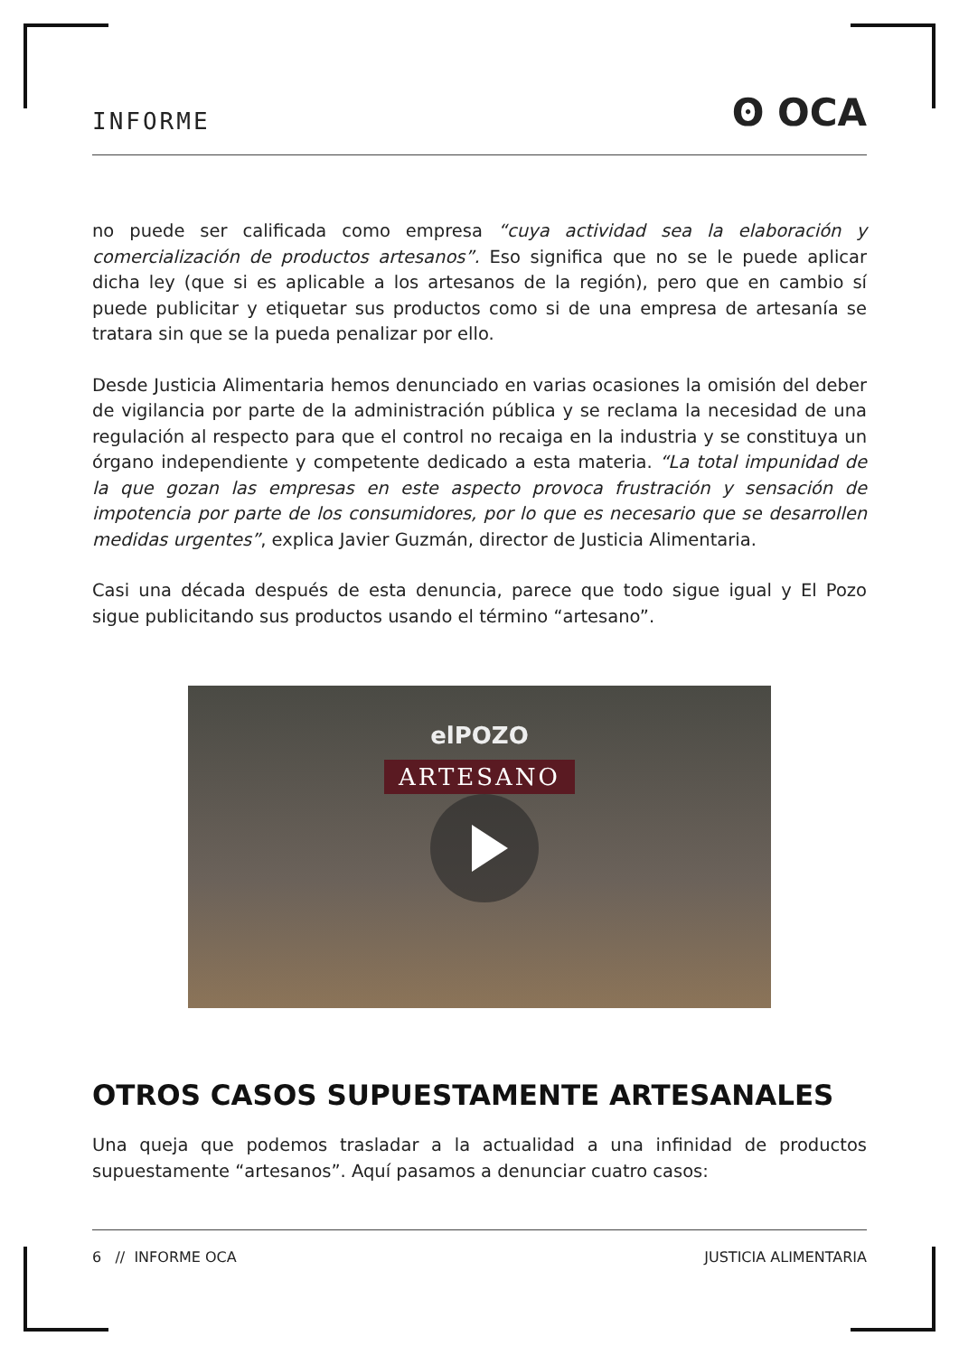INFORME ʘ OCA
no puede ser calificada como empresa “cuya actividad sea la elaboración y comercialización de productos artesanos”. Eso significa que no se le puede aplicar dicha ley (que si es aplicable a los artesanos de la región), pero que en cambio sí puede publicitar y etiquetar sus productos como si de una empresa de artesanía se tratara sin que se la pueda penalizar por ello.
Desde Justicia Alimentaria hemos denunciado en varias ocasiones la omisión del deber de vigilancia por parte de la administración pública y se reclama la necesidad de una regulación al respecto para que el control no recaiga en la industria y se constituya un órgano independiente y competente dedicado a esta materia. “La total impunidad de la que gozan las empresas en este aspecto provoca frustración y sensación de impotencia por parte de los consumidores, por lo que es necesario que se desarrollen medidas urgentes”, explica Javier Guzmán, director de Justicia Alimentaria.
Casi una década después de esta denuncia, parece que todo sigue igual y El Pozo sigue publicitando sus productos usando el término “artesano”.
elPOZO
ARTESANO
OTROS CASOS SUPUESTAMENTE ARTESANALES
Una queja que podemos trasladar a la actualidad a una infinidad de productos supuestamente “artesanos”. Aquí pasamos a denunciar cuatro casos:
6 // INFORME OCA JUSTICIA ALIMENTARIA